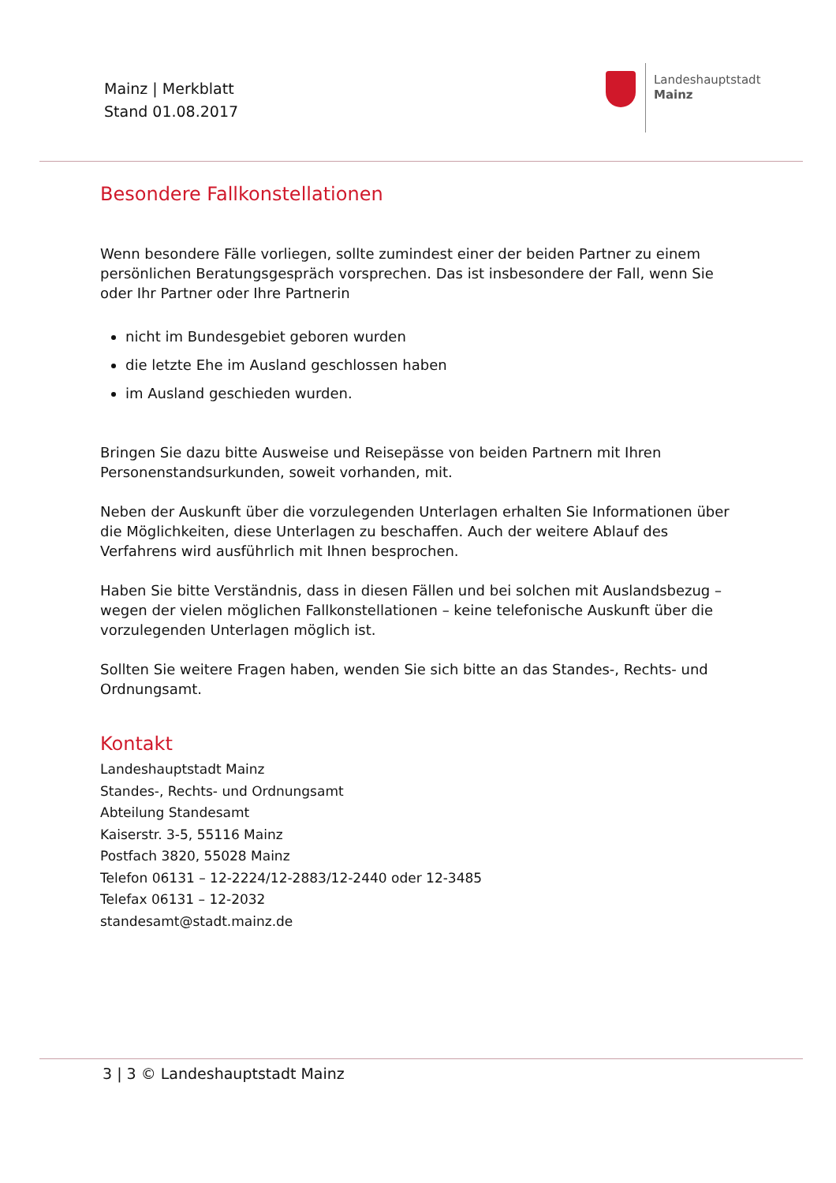Mainz | Merkblatt
Stand 01.08.2017
Landeshauptstadt
Mainz
Besondere Fallkonstellationen
Wenn besondere Fälle vorliegen, sollte zumindest einer der beiden Partner zu einem persönlichen Beratungsgespräch vorsprechen. Das ist insbesondere der Fall, wenn Sie oder Ihr Partner oder Ihre Partnerin
nicht im Bundesgebiet geboren wurden
die letzte Ehe im Ausland geschlossen haben
im Ausland geschieden wurden.
Bringen Sie dazu bitte Ausweise und Reisepässe von beiden Partnern mit Ihren Personenstandsurkunden, soweit vorhanden, mit.
Neben der Auskunft über die vorzulegenden Unterlagen erhalten Sie Informationen über die Möglichkeiten, diese Unterlagen zu beschaffen. Auch der weitere Ablauf des Verfahrens wird ausführlich mit Ihnen besprochen.
Haben Sie bitte Verständnis, dass in diesen Fällen und bei solchen mit Auslandsbezug – wegen der vielen möglichen Fallkonstellationen – keine telefonische Auskunft über die vorzulegenden Unterlagen möglich ist.
Sollten Sie weitere Fragen haben, wenden Sie sich bitte an das Standes-, Rechts- und Ordnungsamt.
Kontakt
Landeshauptstadt Mainz
Standes-, Rechts- und Ordnungsamt
Abteilung Standesamt
Kaiserstr. 3-5, 55116 Mainz
Postfach 3820, 55028 Mainz
Telefon 06131 – 12-2224/12-2883/12-2440 oder 12-3485
Telefax 06131 – 12-2032
standesamt@stadt.mainz.de
3 | 3 © Landeshauptstadt Mainz